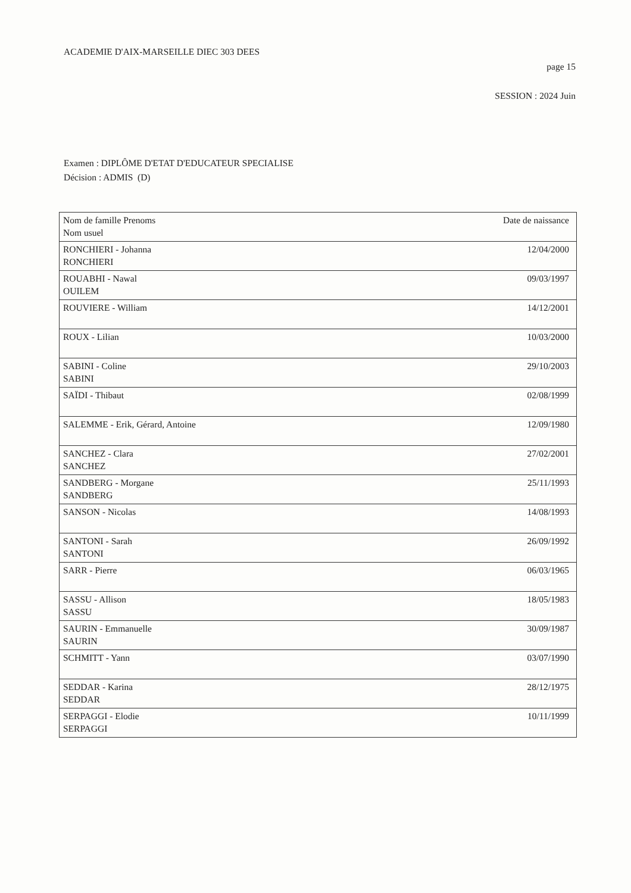ACADEMIE D'AIX-MARSEILLE DIEC 303 DEES
page 15
SESSION : 2024 Juin
Examen : DIPLÔME D'ETAT D'EDUCATEUR SPECIALISE
Décision : ADMIS (D)
| Nom de famille Prenoms Nom usuel | Date de naissance |
| --- | --- |
| RONCHIERI - Johanna RONCHIERI | 12/04/2000 |
| ROUABHI - Nawal OUILEM | 09/03/1997 |
| ROUVIERE - William | 14/12/2001 |
| ROUX - Lilian | 10/03/2000 |
| SABINI - Coline SABINI | 29/10/2003 |
| SAÏDI - Thibaut | 02/08/1999 |
| SALEMME - Erik, Gérard, Antoine | 12/09/1980 |
| SANCHEZ - Clara SANCHEZ | 27/02/2001 |
| SANDBERG - Morgane SANDBERG | 25/11/1993 |
| SANSON - Nicolas | 14/08/1993 |
| SANTONI - Sarah SANTONI | 26/09/1992 |
| SARR - Pierre | 06/03/1965 |
| SASSU - Allison SASSU | 18/05/1983 |
| SAURIN - Emmanuelle SAURIN | 30/09/1987 |
| SCHMITT - Yann | 03/07/1990 |
| SEDDAR - Karina SEDDAR | 28/12/1975 |
| SERPAGGI - Elodie SERPAGGI | 10/11/1999 |